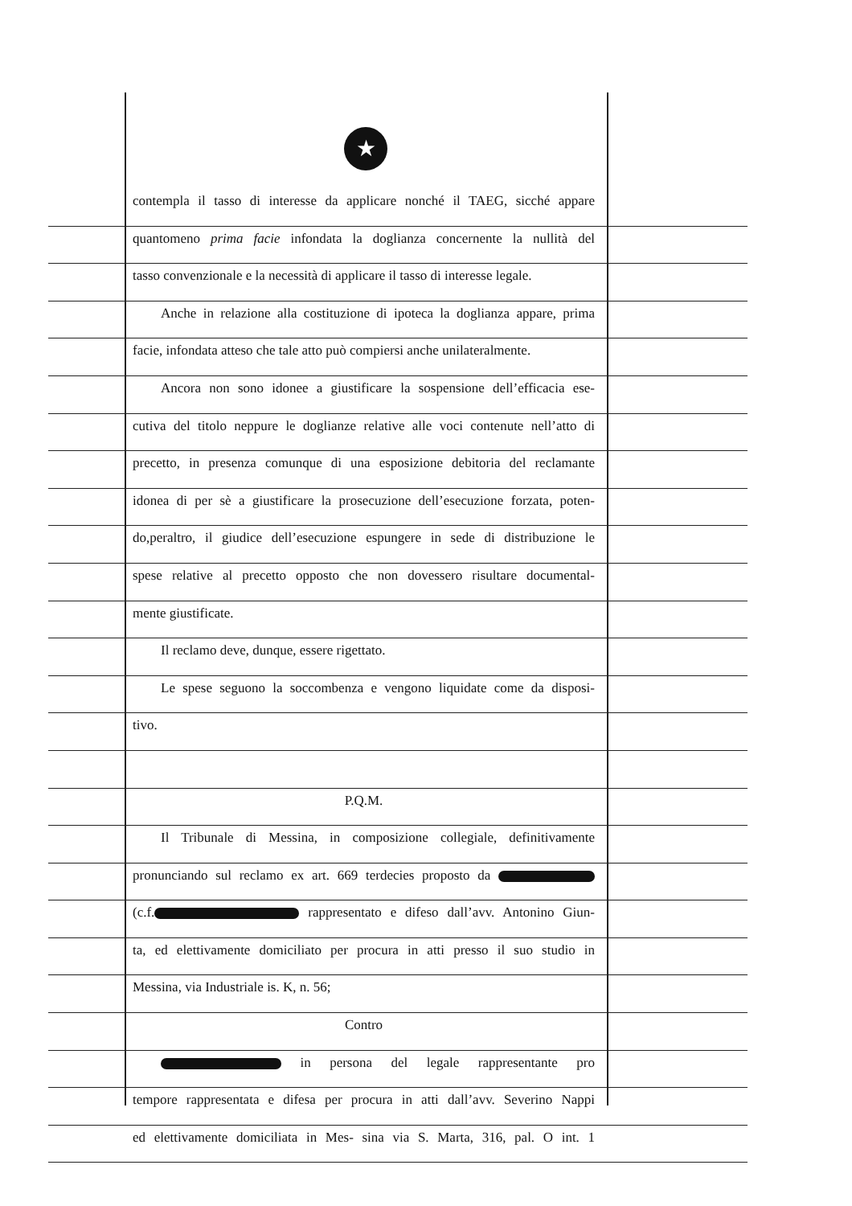★
contempla il tasso di interesse da applicare nonché il TAEG, sicché appare
quantomeno prima facie infondata la doglianza concernente la nullità del
tasso convenzionale e la necessità di applicare il tasso di interesse legale.
Anche in relazione alla costituzione di ipoteca la doglianza appare, prima
facie, infondata atteso che tale atto può compiersi anche unilateralmente.
Ancora non sono idonee a giustificare la sospensione dell’efficacia ese-
cutiva del titolo neppure le doglianze relative alle voci contenute nell’atto di
precetto, in presenza comunque di una esposizione debitoria del reclamante
idonea di per sè a giustificare la prosecuzione dell’esecuzione forzata, poten-
do,peraltro, il giudice dell’esecuzione espungere in sede di distribuzione le
spese relative al precetto opposto che non dovessero risultare documental-
mente giustificate.
Il reclamo deve, dunque, essere rigettato.
Le spese seguono la soccombenza e vengono liquidate come da disposi-
tivo.
P.Q.M.
Il Tribunale di Messina, in composizione collegiale, definitivamente
pronunciando sul reclamo ex art. 669 terdecies proposto da
(c.f. rappresentato e difeso dall’avv. Antonino Giun-
ta, ed elettivamente domiciliato per procura in atti presso il suo studio in
Messina, via Industriale is. K, n. 56;
Contro
in persona del legale rappresentante pro
tempore rappresentata e difesa per procura in atti dall’avv. Severino Nappi
ed elettivamente domiciliata in Mes- sina via S. Marta, 316, pal. O int. 1